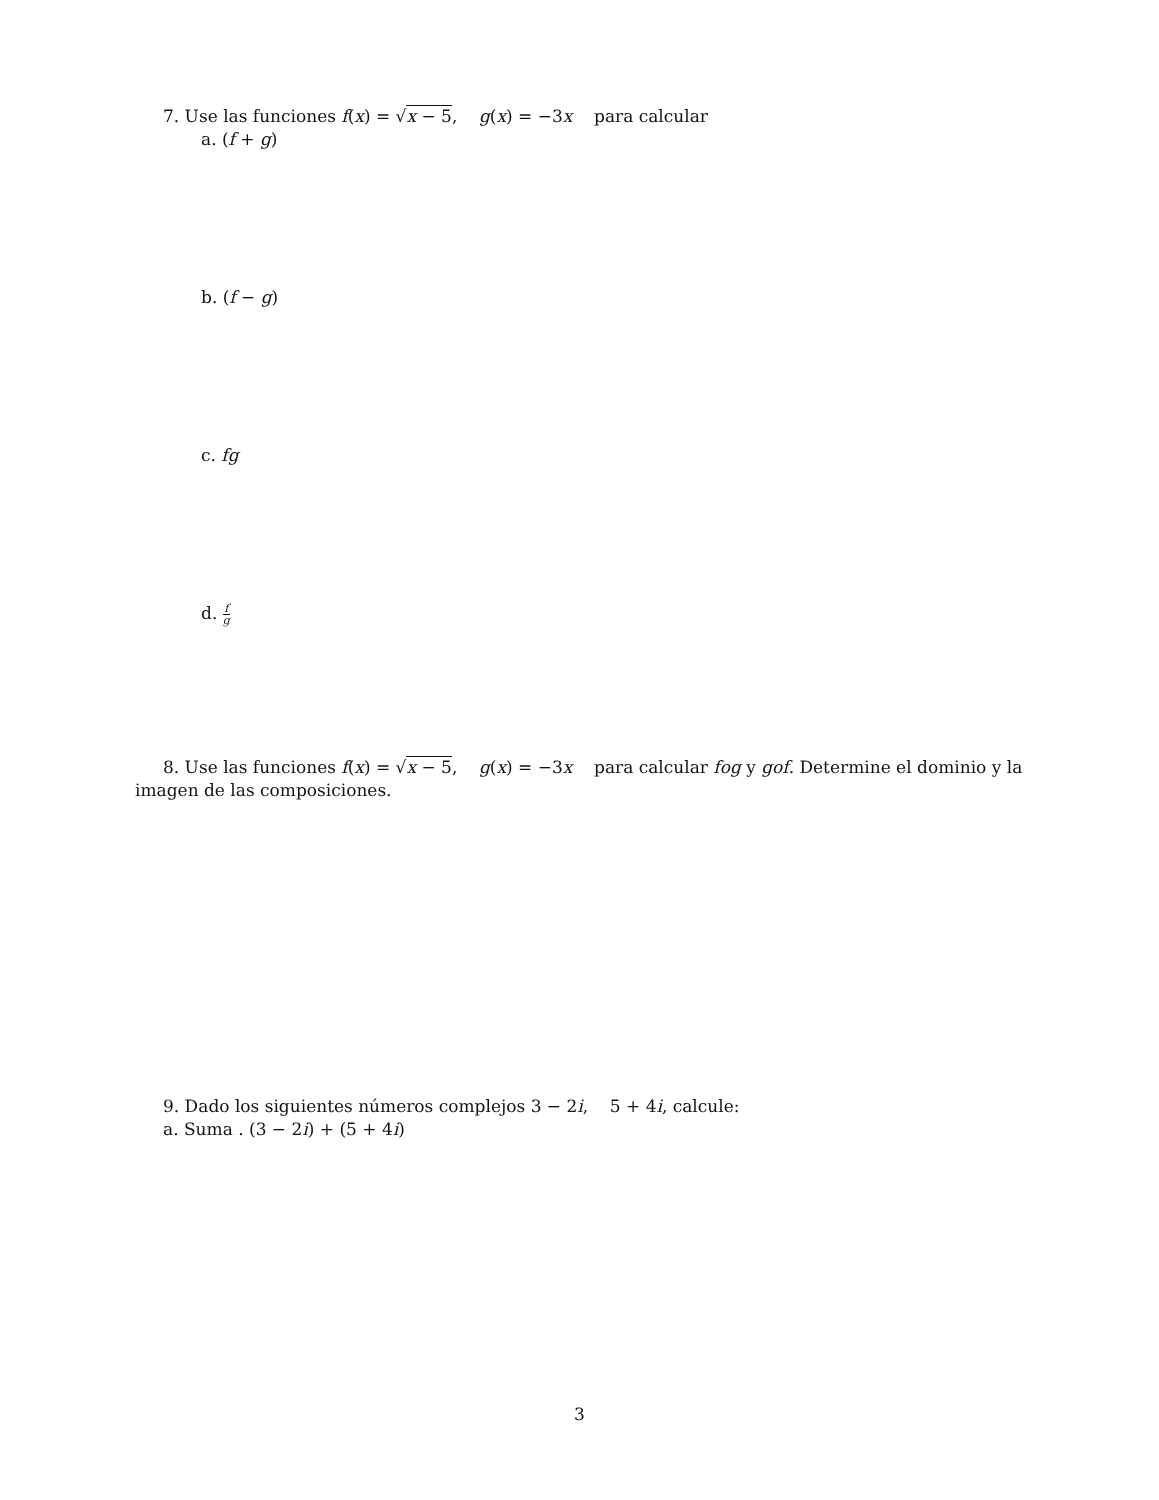7. Use las funciones f(x) = √x − 5, g(x) = −3x para calcular
a. (f + g)
b. (f − g)
c. fg
d. f g
8. Use las funciones f(x) = √x − 5, g(x) = −3x para calcular fog y gof. Determine el dominio y la imagen de las composiciones.
9. Dado los siguientes números complejos 3 − 2i, 5 + 4i, calcule:
a. Suma . (3 − 2i) + (5 + 4i)
3